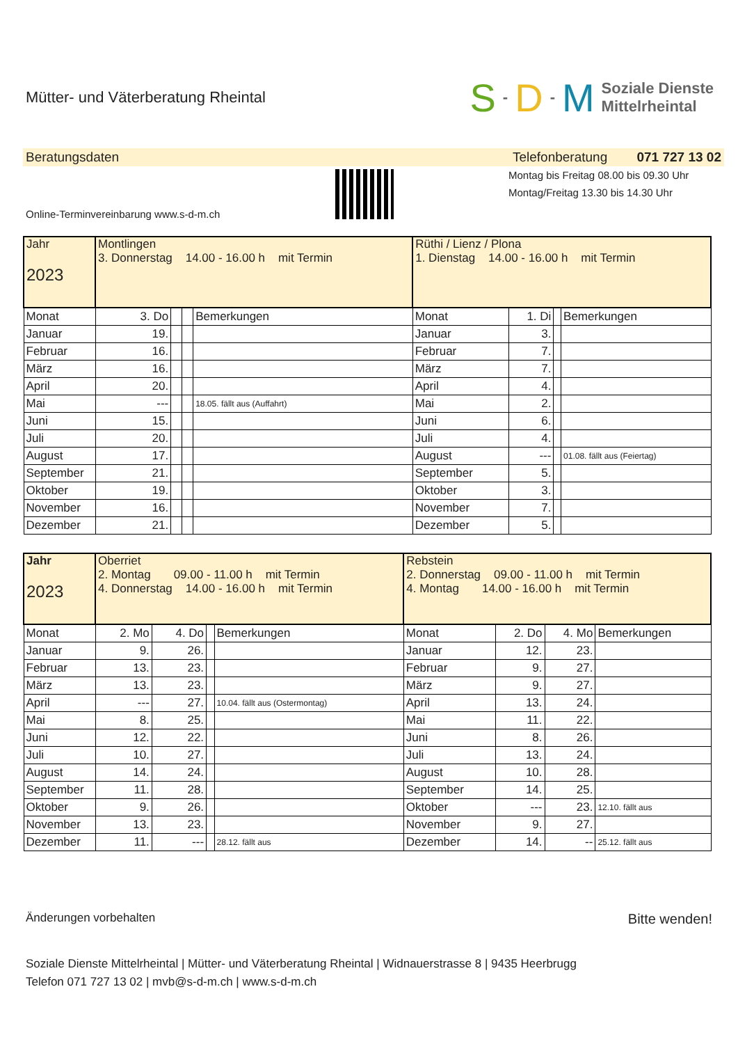Mütter- und Väterberatung Rheintal
S - D - M Soziale Dienste
Mittelrheintal
Beratungsdaten Telefonberatung 071 727 13 02
Online-Terminvereinbarung www.s-d-m.ch
Montag bis Freitag 08.00 bis 09.30 Uhr
Montag/Freitag 13.30 bis 14.30 Uhr
| Jahr 2023 | Montlingen 3. Donnerstag 14.00 - 16.00 h mit Termin | | | | Rüthi / Lienz / Plona 1. Dienstag 14.00 - 16.00 h mit Termin | | | |
| Monat | 3. Do | | | Bemerkungen | Monat | 1. Di | | Bemerkungen |
| Januar | 19. | | | | Januar | 3. | | |
| Februar | 16. | | | | Februar | 7. | | |
| März | 16. | | | | März | 7. | | |
| April | 20. | | | | April | 4. | | |
| Mai | --- | | | 18.05. fällt aus (Auffahrt) | Mai | 2. | | |
| Juni | 15. | | | | Juni | 6. | | |
| Juli | 20. | | | | Juli | 4. | | |
| August | 17. | | | | August | --- | | 01.08. fällt aus (Feiertag) |
| September | 21. | | | | September | 5. | | |
| Oktober | 19. | | | | Oktober | 3. | | |
| November | 16. | | | | November | 7. | | |
| Dezember | 21. | | | | Dezember | 5. | | |
| Jahr 2023 | Oberriet 2. Montag 09.00 - 11.00 h mit Termin 4. Donnerstag 14.00 - 16.00 h mit Termin | | | | Rebstein 2. Donnerstag 09.00 - 11.00 h mit Termin 4. Montag 14.00 - 16.00 h mit Termin | | | |
| Monat | 2. Mo | 4. Do | | Bemerkungen | Monat | 2. Do | 4. Mo | Bemerkungen |
| Januar | 9. | 26. | | | Januar | 12. | 23. | |
| Februar | 13. | 23. | | | Februar | 9. | 27. | |
| März | 13. | 23. | | | März | 9. | 27. | |
| April | --- | 27. | | 10.04. fällt aus (Ostermontag) | April | 13. | 24. | |
| Mai | 8. | 25. | | | Mai | 11. | 22. | |
| Juni | 12. | 22. | | | Juni | 8. | 26. | |
| Juli | 10. | 27. | | | Juli | 13. | 24. | |
| August | 14. | 24. | | | August | 10. | 28. | |
| September | 11. | 28. | | | September | 14. | 25. | |
| Oktober | 9. | 26. | | | Oktober | --- | 23. | 12.10. fällt aus |
| November | 13. | 23. | | | November | 9. | 27. | |
| Dezember | 11. | --- | | 28.12. fällt aus | Dezember | 14. | -- | 25.12. fällt aus |
Änderungen vorbehalten Bitte wenden!
Soziale Dienste Mittelrheintal | Mütter- und Väterberatung Rheintal | Widnauerstrasse 8 | 9435 Heerbrugg
Telefon 071 727 13 02 | mvb@s-d-m.ch | www.s-d-m.ch